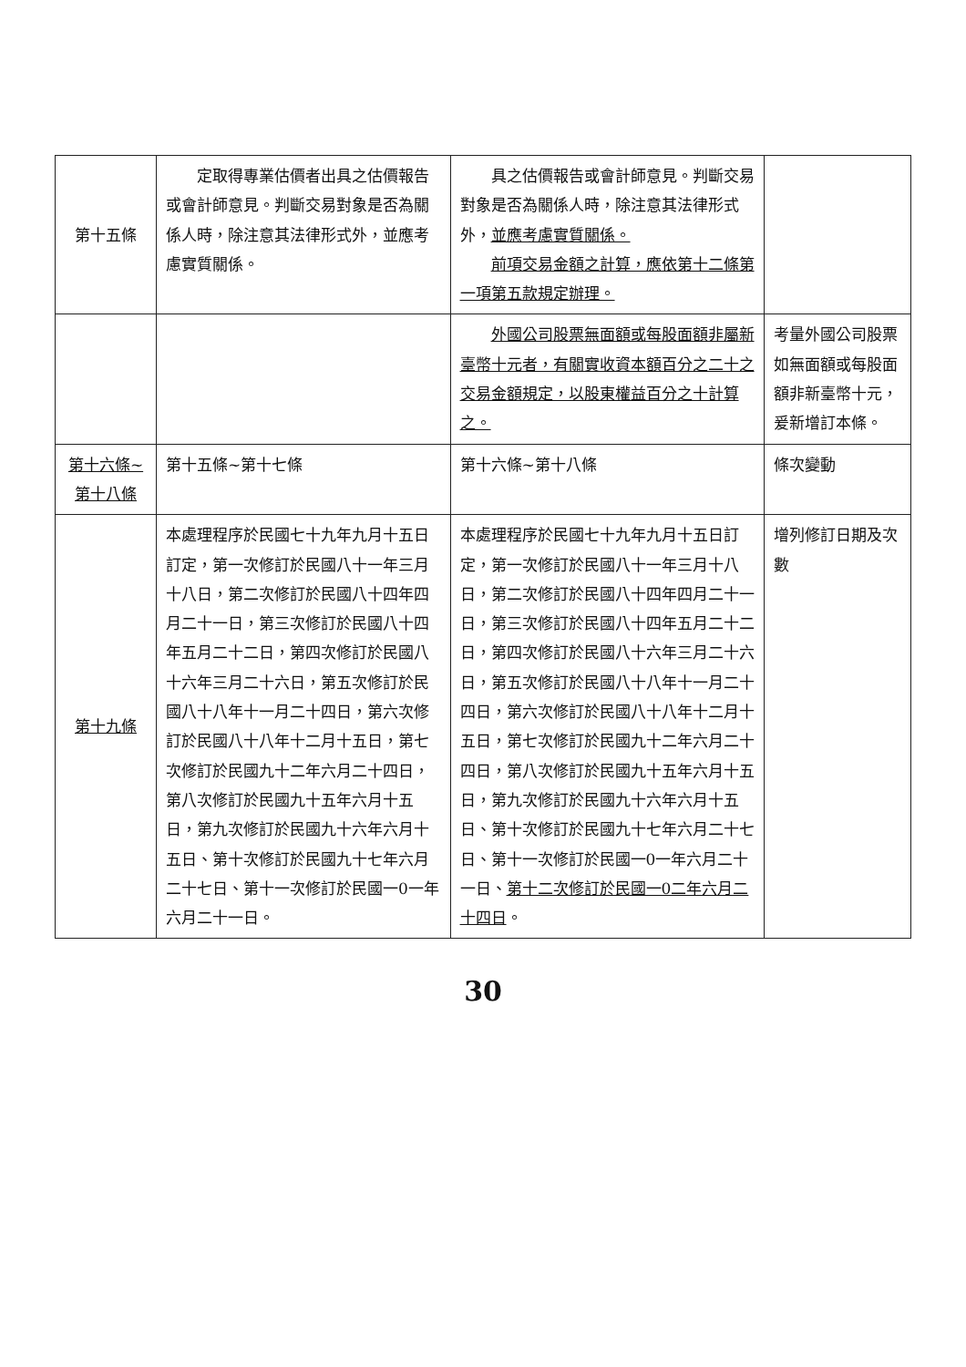| 第十五條 | 定取得專業估價者出具之估價報告或會計師意見。判斷交易對象是否為關係人時，除注意其法律形式外，並應考慮實質關係。 | 具之估價報告或會計師意見。判斷交易對象是否為關係人時，除注意其法律形式外， 並應考慮實質關係。 前項交易金額之計算，應依第十二條第一項第五款規定辦理。 | |
| | | 外國公司股票無面額或每股面額非屬新臺幣十元者，有關實收資本額百分之二十之交易金額規定，以股東權益百分之十計算之。 | 考量外國公司股票如無面額或每股面額非新臺幣十元，爰新增訂本條。 |
| 第十六條~ 第十八條 | 第十五條~第十七條 | 第十六條~第十八條 | 條次變動 |
| 第十九條 | 本處理程序於民國七十九年九月十五日訂定，第一次修訂於民國八十一年三月十八日，第二次修訂於民國八十四年四月二十一日，第三次修訂於民國八十四年五月二十二日，第四次修訂於民國八十六年三月二十六日，第五次修訂於民國八十八年十一月二十四日，第六次修訂於民國八十八年十二月十五日，第七次修訂於民國九十二年六月二十四日，第八次修訂於民國九十五年六月十五日，第九次修訂於民國九十六年六月十五日、第十次修訂於民國九十七年六月二十七日、第十一次修訂於民國一0一年六月二十一日。 | 本處理程序於民國七十九年九月十五日訂定，第一次修訂於民國八十一年三月十八日，第二次修訂於民國八十四年四月二十一日，第三次修訂於民國八十四年五月二十二日，第四次修訂於民國八十六年三月二十六日，第五次修訂於民國八十八年十一月二十四日，第六次修訂於民國八十八年十二月十五日，第七次修訂於民國九十二年六月二十四日，第八次修訂於民國九十五年六月十五日，第九次修訂於民國九十六年六月十五日、第十次修訂於民國九十七年六月二十七日、第十一次修訂於民國一0一年六月二十一日、 第十二次修訂於民國一0二年六月二十四日 。 | 增列修訂日期及次數 |
30